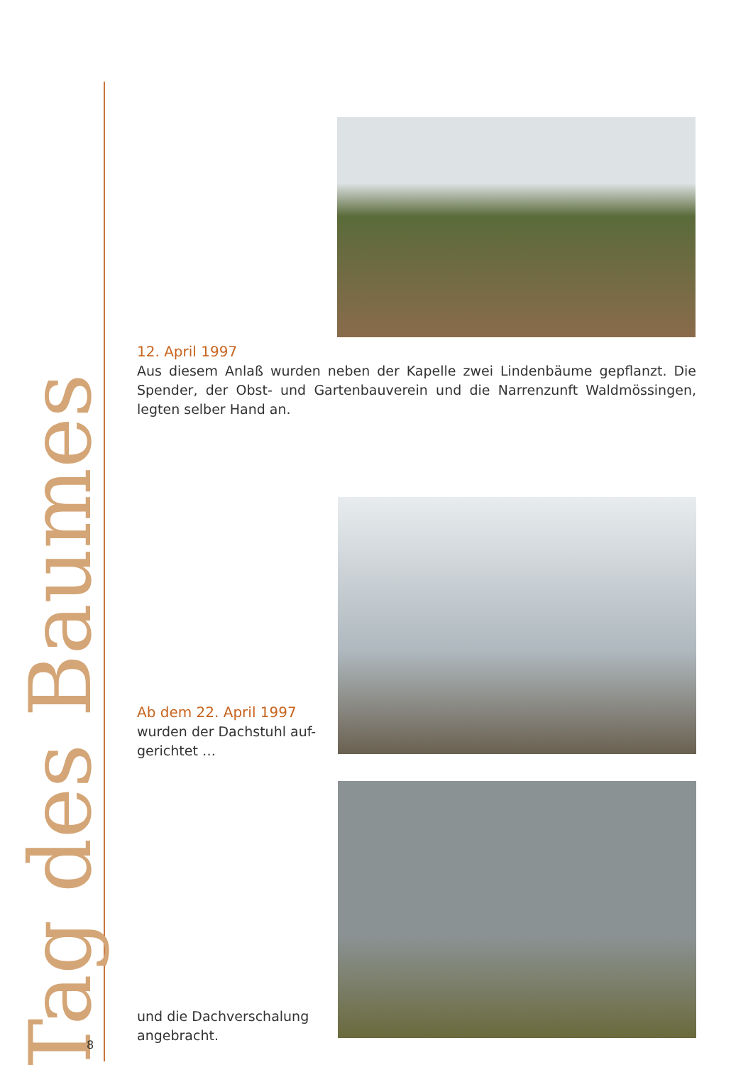Tag des Baumes
12. April 1997
Aus diesem Anlaß wurden neben der Kapelle zwei Lindenbäume gepflanzt. Die Spender, der Obst- und Gartenbauverein und die Narrenzunft Waldmössingen, legten selber Hand an.
Ab dem 22. April 1997
wurden der Dachstuhl auf-
gerichtet …
und die Dachverschalung angebracht.
8